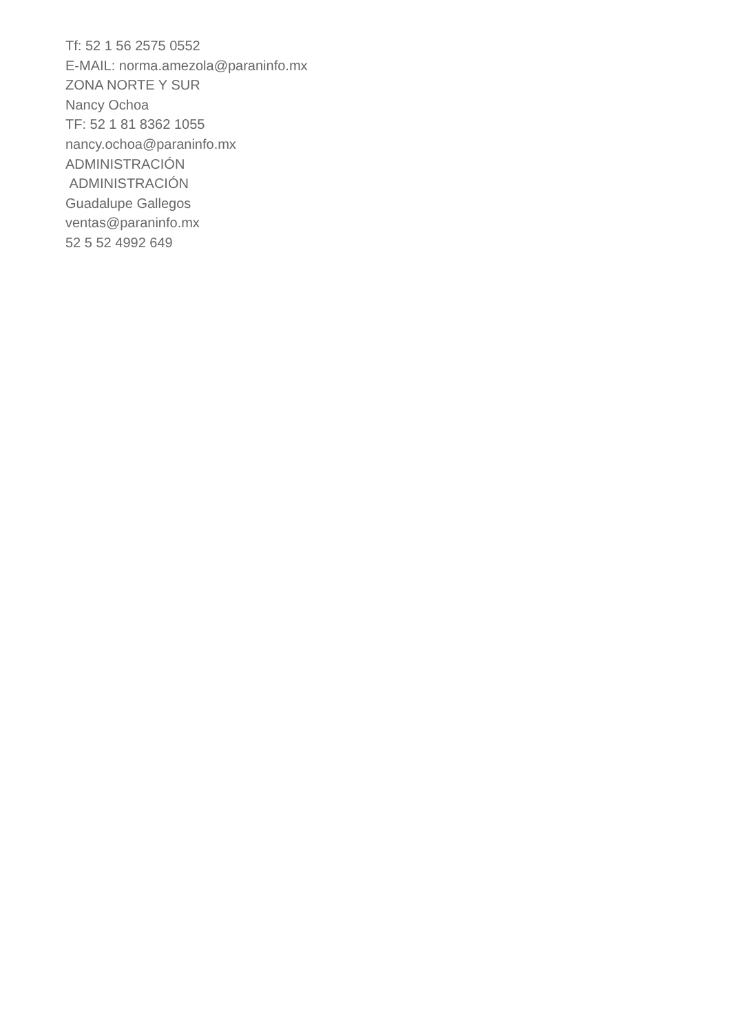Tf: 52 1 56 2575 0552
E-MAIL: norma.amezola@paraninfo.mx
ZONA NORTE Y SUR
Nancy Ochoa
TF: 52 1 81 8362 1055
nancy.ochoa@paraninfo.mx
ADMINISTRACIÓN
ADMINISTRACIÓN
Guadalupe Gallegos
ventas@paraninfo.mx
52 5 52 4992 649